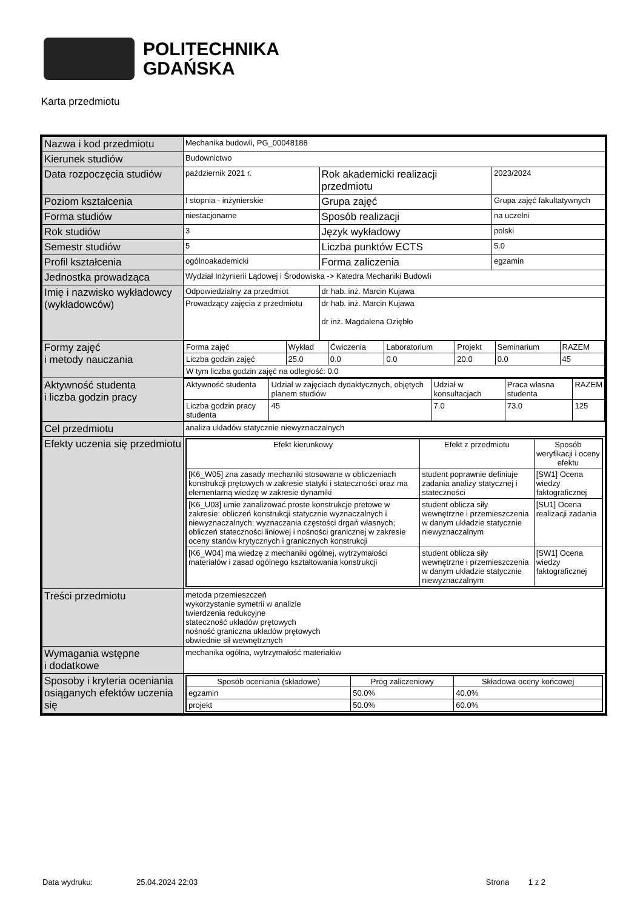POLITECHNIKA
GDAŃSKA
Karta przedmiotu
| Nazwa i kod przedmiotu | Mechanika budowli, PG_00048188 | | |
| Kierunek studiów | Budownictwo | | |
| Data rozpoczęcia studiów | październik 2021 r. | Rok akademicki realizacji przedmiotu | 2023/2024 |
| Poziom kształcenia | I stopnia - inżynierskie | Grupa zajęć | Grupa zajęć fakultatywnych |
| Forma studiów | niestacjonarne | Sposób realizacji | na uczelni |
| Rok studiów | 3 | Język wykładowy | polski |
| Semestr studiów | 5 | Liczba punktów ECTS | 5.0 |
| Profil kształcenia | ogólnoakademicki | Forma zaliczenia | egzamin |
| Jednostka prowadząca | Wydział Inżynierii Lądowej i Środowiska -> Katedra Mechaniki Budowli | | |
| Imię i nazwisko wykładowcy (wykładowców) | Odpowiedzialny za przedmiot | dr hab. inż. Marcin Kujawa | |
| | Prowadzący zajęcia z przedmiotu | dr hab. inż. Marcin Kujawa dr inż. Magdalena Oziębło | |
| Formy zajęć i metody nauczania | / Forma zajęć / Wykład / Ćwiczenia / Laboratorium / Projekt / Seminarium / RAZEM / / Liczba godzin zajęć / 25.0 / 0.0 / 0.0 / 20.0 / 0.0 / 45 / / W tym liczba godzin zajęć na odległość: 0.0 / / / / / / / | | |
| Aktywność studenta i liczba godzin pracy | / Aktywność studenta / Udział w zajęciach dydaktycznych, objętych planem studiów / Udział w konsultacjach / Praca własna studenta / RAZEM / / Liczba godzin pracy studenta / 45 / 7.0 / 73.0 / 125 / | | |
| Cel przedmiotu | analiza układów statycznie niewyznaczalnych | | |
| Efekty uczenia się przedmiotu | / Efekt kierunkowy / Efekt z przedmiotu / Sposób weryfikacji i oceny efektu / / --- / --- / --- / / [K6_W05] zna zasady mechaniki stosowane w obliczeniach konstrukcji prętowych w zakresie statyki i stateczności oraz ma elementarną wiedzę w zakresie dynamiki / student poprawnie definiuje zadania analizy statycznej i stateczności / [SW1] Ocena wiedzy faktograficznej / / [K6_U03] umie zanalizować proste konstrukcje pretowe w zakresie: obliczeń konstrukcji statycznie wyznaczalnych i niewyznaczalnych; wyznaczania częstości drgań własnych; obliczeń stateczności liniowej i nośności granicznej w zakresie oceny stanów krytycznych i granicznych konstrukcji / student oblicza siły wewnętrzne i przemieszczenia w danym układzie statycznie niewyznaczalnym / [SU1] Ocena realizacji zadania / / [K6_W04] ma wiedzę z mechaniki ogólnej, wytrzymałości materiałów i zasad ogólnego kształtowania konstrukcji / student oblicza siły wewnętrzne i przemieszczenia w danym układzie statycznie niewyznaczalnym / [SW1] Ocena wiedzy faktograficznej / | | |
| Treści przedmiotu | metoda przemieszczeń wykorzystanie symetrii w analizie twierdzenia redukcyjne stateczność układów prętowych nośność graniczna układów prętowych obwiednie sił wewnętrznych | | |
| Wymagania wstępne i dodatkowe | mechanika ogólna, wytrzymałość materiałów | | |
| Sposoby i kryteria oceniania osiąganych efektów uczenia się | / Sposób oceniania (składowe) / Próg zaliczeniowy / Składowa oceny końcowej / / --- / --- / --- / / egzamin / 50.0% / 40.0% / / projekt / 50.0% / 60.0% / | | |
Data wydruku: 25.04.2024 22:03 Strona 1 z 2